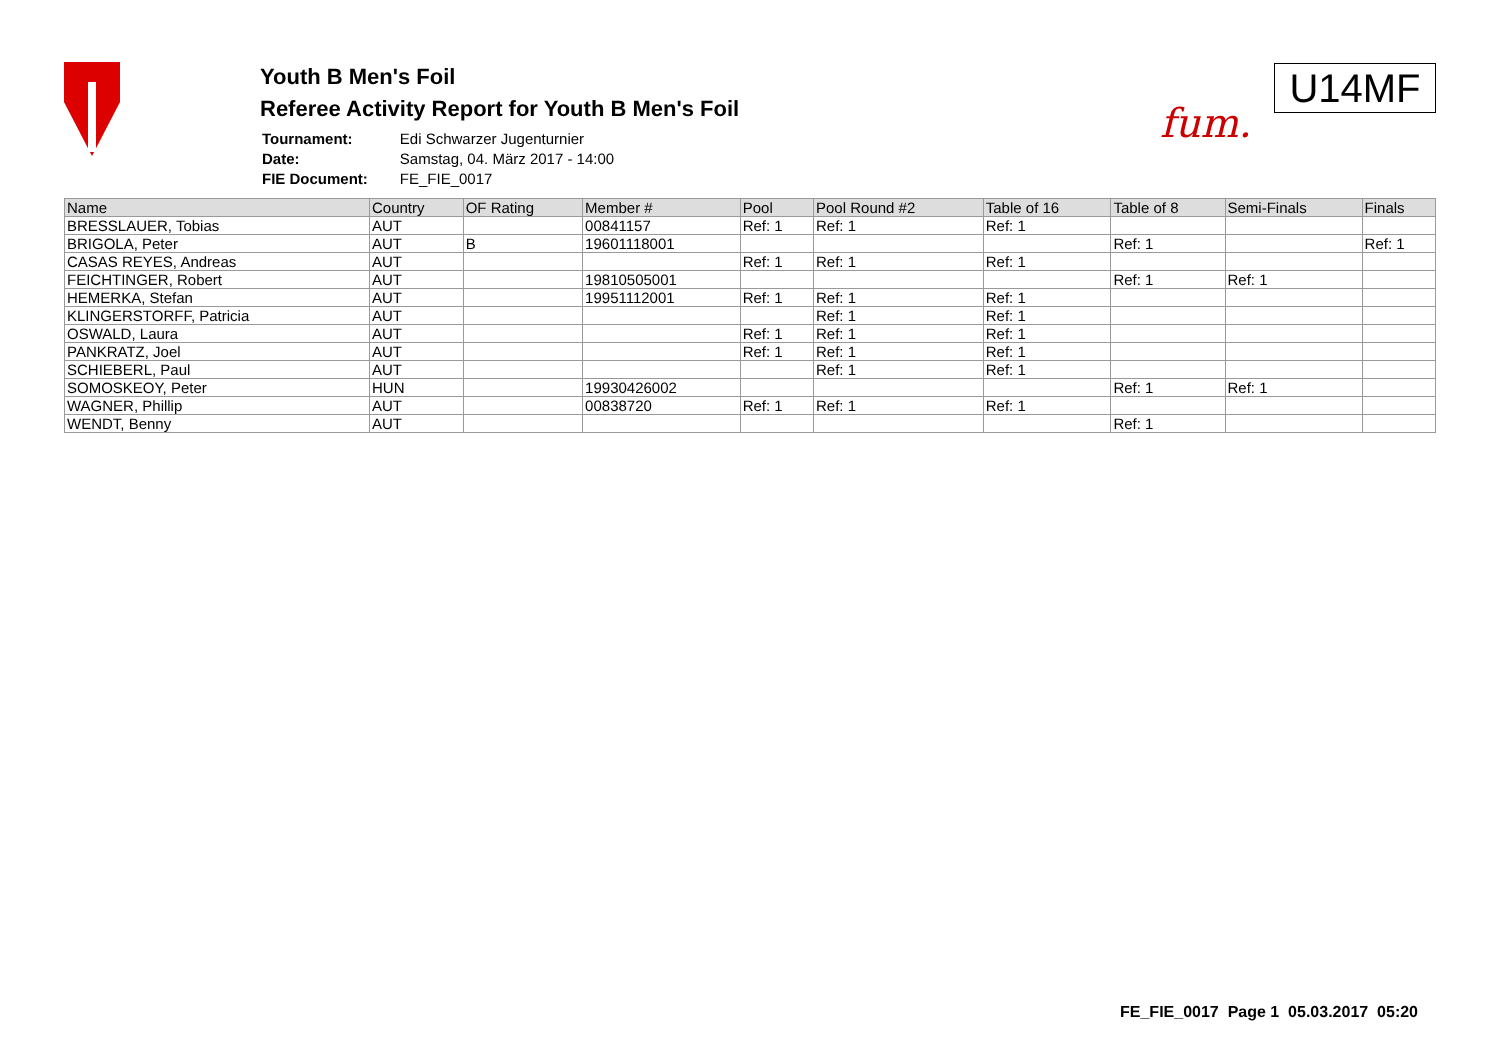Youth B Men's Foil
Referee Activity Report for Youth B Men's Foil
| Tournament: | Edi Schwarzer Jugenturnier |
| Date: | Samstag, 04. März 2017 - 14:00 |
| FIE Document: | FE_FIE_0017 |
fum.
U14MF
| Name | Country | OF Rating | Member # | Pool | Pool Round #2 | Table of 16 | Table of 8 | Semi-Finals | Finals |
| --- | --- | --- | --- | --- | --- | --- | --- | --- | --- |
| BRESSLAUER, Tobias | AUT | | 00841157 | Ref: 1 | Ref: 1 | Ref: 1 | | | |
| BRIGOLA, Peter | AUT | B | 19601118001 | | | | Ref: 1 | | Ref: 1 |
| CASAS REYES, Andreas | AUT | | | Ref: 1 | Ref: 1 | Ref: 1 | | | |
| FEICHTINGER, Robert | AUT | | 19810505001 | | | | Ref: 1 | Ref: 1 | |
| HEMERKA, Stefan | AUT | | 19951112001 | Ref: 1 | Ref: 1 | Ref: 1 | | | |
| KLINGERSTORFF, Patricia | AUT | | | | Ref: 1 | Ref: 1 | | | |
| OSWALD, Laura | AUT | | | Ref: 1 | Ref: 1 | Ref: 1 | | | |
| PANKRATZ, Joel | AUT | | | Ref: 1 | Ref: 1 | Ref: 1 | | | |
| SCHIEBERL, Paul | AUT | | | | Ref: 1 | Ref: 1 | | | |
| SOMOSKEOY, Peter | HUN | | 19930426002 | | | | Ref: 1 | Ref: 1 | |
| WAGNER, Phillip | AUT | | 00838720 | Ref: 1 | Ref: 1 | Ref: 1 | | | |
| WENDT, Benny | AUT | | | | | | Ref: 1 | | |
FE_FIE_0017 Page 1 05.03.2017 05:20